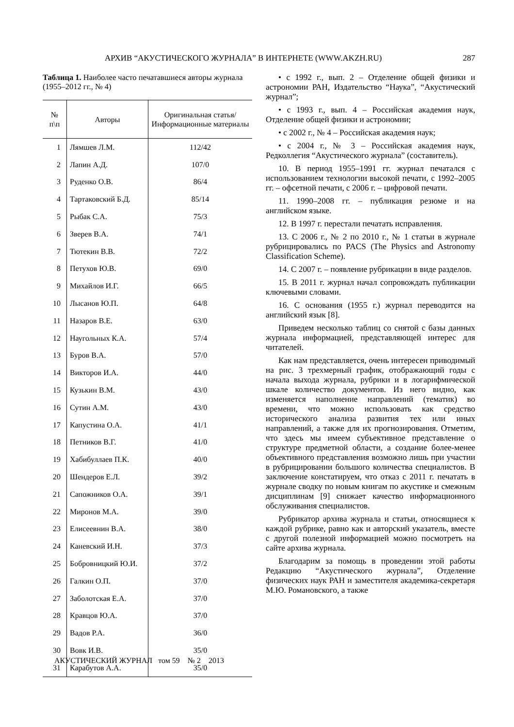АРХИВ “АКУСТИЧЕСКОГО ЖУРНАЛА” В ИНТЕРНЕТЕ (WWW.AKZH.RU) 287
Таблица 1. Наиболее часто печатавшиеся авторы журнала (1955–2012 гг., № 4)
| № п\п | Авторы | Оригинальная статья/Информационные материалы |
| --- | --- | --- |
| 1 | Лямшев Л.М. | 112/42 |
| 2 | Лапин А.Д. | 107/0 |
| 3 | Руденко О.В. | 86/4 |
| 4 | Тартаковский Б.Д. | 85/14 |
| 5 | Рыбак С.А. | 75/3 |
| 6 | Зверев В.А. | 74/1 |
| 7 | Тютекин В.В. | 72/2 |
| 8 | Петухов Ю.В. | 69/0 |
| 9 | Михайлов И.Г. | 66/5 |
| 10 | Лысанов Ю.П. | 64/8 |
| 11 | Назаров В.Е. | 63/0 |
| 12 | Наугольных К.А. | 57/4 |
| 13 | Буров В.А. | 57/0 |
| 14 | Викторов И.А. | 44/0 |
| 15 | Кузькин В.М. | 43/0 |
| 16 | Сутин А.М. | 43/0 |
| 17 | Капустина О.А. | 41/1 |
| 18 | Петников В.Г. | 41/0 |
| 19 | Хабибуллаев П.К. | 40/0 |
| 20 | Шендеров Е.Л. | 39/2 |
| 21 | Сапожников О.А. | 39/1 |
| 22 | Миронов М.А. | 39/0 |
| 23 | Елисеевнин В.А. | 38/0 |
| 24 | Каневский И.Н. | 37/3 |
| 25 | Бобровницкий Ю.И. | 37/2 |
| 26 | Галкин О.П. | 37/0 |
| 27 | Заболотская Е.А. | 37/0 |
| 28 | Кравцов Ю.А. | 37/0 |
| 29 | Вадов Р.А. | 36/0 |
| 30 | Вовк И.В. | 35/0 |
| 31 | Карабутов А.А. | 35/0 |
• с 1992 г., вып. 2 – Отделение общей физики и астрономии РАН, Издательство “Наука”, “Акустический журнал”;
• с 1993 г., вып. 4 – Российская академия наук, Отделение общей физики и астрономии;
• с 2002 г., № 4 – Российская академия наук;
• с 2004 г., № 3 – Российская академия наук, Редколлегия “Акустического журнала” (составитель).
10. В период 1955–1991 гг. журнал печатался с использованием технологии высокой печати, с 1992–2005 гг. – офсетной печати, с 2006 г. – цифровой печати.
11. 1990–2008 гг. – публикация резюме и на английском языке.
12. В 1997 г. перестали печатать исправления.
13. С 2006 г., № 2 по 2010 г., № 1 статьи в журнале рубрицировались по PACS (The Physics and Astronomy Classification Scheme).
14. С 2007 г. – появление рубрикации в виде разделов.
15. В 2011 г. журнал начал сопровождать публикации ключевыми словами.
16. С основания (1955 г.) журнал переводится на английский язык [8].
Приведем несколько таблиц со снятой с базы данных журнала информацией, представляющей интерес для читателей.
Как нам представляется, очень интересен приводимый на рис. 3 трехмерный график, отображающий годы с начала выхода журнала, рубрики и в логарифмической шкале количество документов. Из него видно, как изменяется наполнение направлений (тематик) во времени, что можно использовать как средство исторического анализа развития тех или иных направлений, а также для их прогнозирования. Отметим, что здесь мы имеем субъективное представление о структуре предметной области, а создание более-менее объективного представления возможно лишь при участии в рубрицировании большого количества специалистов. В заключение констатируем, что отказ с 2011 г. печатать в журнале сводку по новым книгам по акустике и смежным дисциплинам [9] снижает качество информационного обслуживания специалистов.
Рубрикатор архива журнала и статьи, относящиеся к каждой рубрике, равно как и авторский указатель, вместе с другой полезной информацией можно посмотреть на сайте архива журнала.
Благодарим за помощь в проведении этой работы Редакцию “Акустического журнала”, Отделение физических наук РАН и заместителя академика-секретаря М.Ю. Романовского, а также
АКУСТИЧЕСКИЙ ЖУРНАЛ том 59 № 2 2013